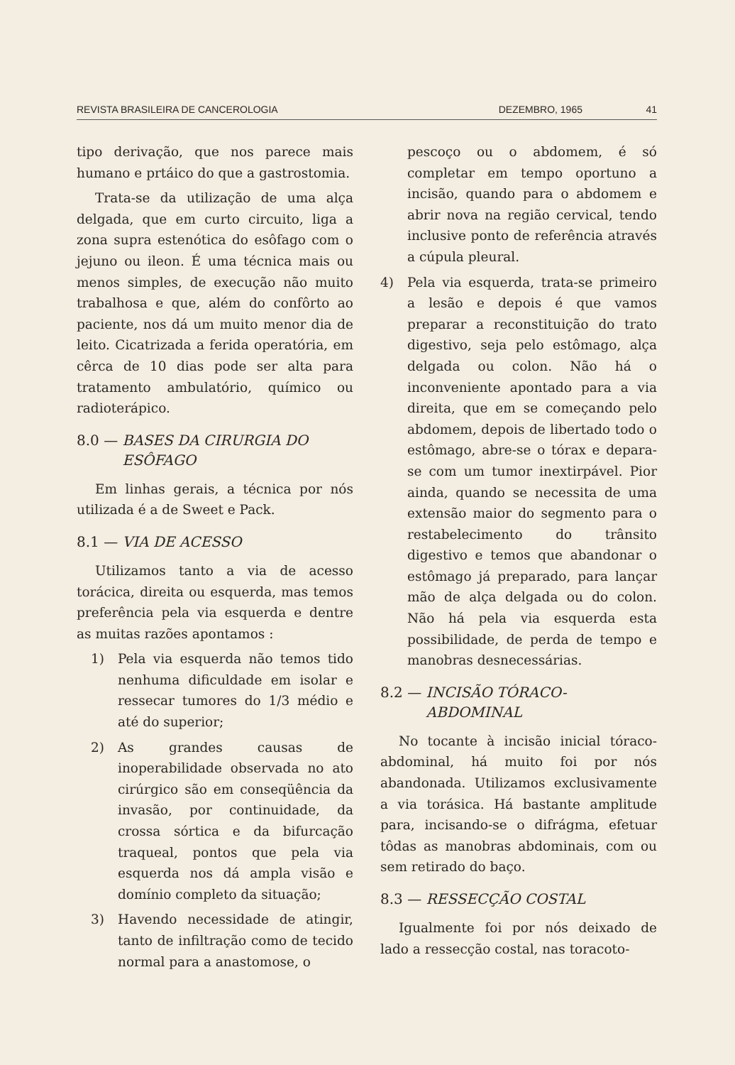REVISTA BRASILEIRA DE CANCEROLOGIA DEZEMBRO, 1965 41
tipo derivação, que nos parece mais humano e prtáico do que a gastrostomia.
Trata-se da utilização de uma alça delgada, que em curto circuito, liga a zona supra estenótica do esôfago com o jejuno ou ileon. É uma técnica mais ou menos simples, de execução não muito trabalhosa e que, além do confôrto ao paciente, nos dá um muito menor dia de leito. Cicatrizada a ferida operatória, em cêrca de 10 dias pode ser alta para tratamento ambulatório, químico ou radioterápico.
8.0 — BASES DA CIRURGIA DO
ESÔFAGO
Em linhas gerais, a técnica por nós utilizada é a de Sweet e Pack.
8.1 — VIA DE ACESSO
Utilizamos tanto a via de acesso torácica, direita ou esquerda, mas temos preferência pela via esquerda e dentre as muitas razões apontamos :
1) Pela via esquerda não temos tido nenhuma dificuldade em isolar e ressecar tumores do 1/3 médio e até do superior;
2) As grandes causas de inoperabilidade observada no ato cirúrgico são em conseqüência da invasão, por continuidade, da crossa sórtica e da bifurcação traqueal, pontos que pela via esquerda nos dá ampla visão e domínio completo da situação;
3) Havendo necessidade de atingir, tanto de infiltração como de tecido normal para a anastomose, o
pescoço ou o abdomem, é só completar em tempo oportuno a incisão, quando para o abdomem e abrir nova na região cervical, tendo inclusive ponto de referência através a cúpula pleural.
4) Pela via esquerda, trata-se primeiro a lesão e depois é que vamos preparar a reconstituição do trato digestivo, seja pelo estômago, alça delgada ou colon. Não há o inconveniente apontado para a via direita, que em se começando pelo abdomem, depois de libertado todo o estômago, abre-se o tórax e depara-se com um tumor inextirpável. Pior ainda, quando se necessita de uma extensão maior do segmento para o restabelecimento do trânsito digestivo e temos que abandonar o estômago já preparado, para lançar mão de alça delgada ou do colon. Não há pela via esquerda esta possibilidade, de perda de tempo e manobras desnecessárias.
8.2 — INCISÃO TÓRACO-
ABDOMINAL
No tocante à incisão inicial tóraco-abdominal, há muito foi por nós abandonada. Utilizamos exclusivamente a via torásica. Há bastante amplitude para, incisando-se o difrágma, efetuar tôdas as manobras abdominais, com ou sem retirado do baço.
8.3 — RESSECÇÃO COSTAL
Igualmente foi por nós deixado de lado a ressecção costal, nas toracoto-